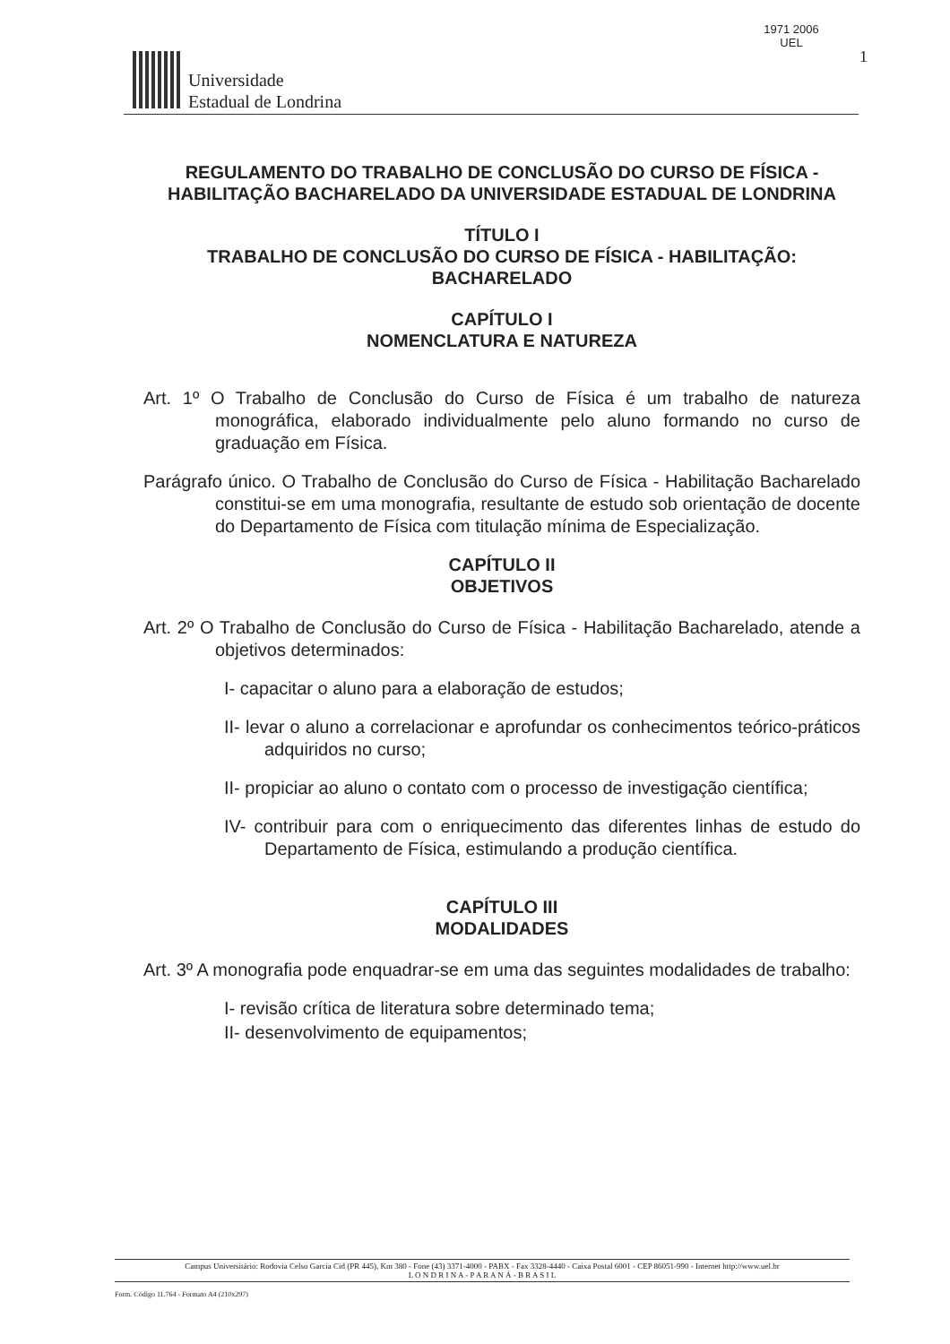Universidade
Estadual de Londrina
1971 2006
UEL
1
REGULAMENTO DO TRABALHO DE CONCLUSÃO DO CURSO DE FÍSICA - HABILITAÇÃO BACHARELADO DA UNIVERSIDADE ESTADUAL DE LONDRINA
TÍTULO I
TRABALHO DE CONCLUSÃO DO CURSO DE FÍSICA - HABILITAÇÃO: BACHARELADO
CAPÍTULO I
NOMENCLATURA E NATUREZA
Art. 1º O Trabalho de Conclusão do Curso de Física é um trabalho de natureza monográfica, elaborado individualmente pelo aluno formando no curso de graduação em Física.
Parágrafo único. O Trabalho de Conclusão do Curso de Física - Habilitação Bacharelado constitui-se em uma monografia, resultante de estudo sob orientação de docente do Departamento de Física com titulação mínima de Especialização.
CAPÍTULO II
OBJETIVOS
Art. 2º O Trabalho de Conclusão do Curso de Física - Habilitação Bacharelado, atende a objetivos determinados:
I- capacitar o aluno para a elaboração de estudos;
II- levar o aluno a correlacionar e aprofundar os conhecimentos teórico-práticos adquiridos no curso;
II- propiciar ao aluno o contato com o processo de investigação científica;
IV- contribuir para com o enriquecimento das diferentes linhas de estudo do Departamento de Física, estimulando a produção científica.
CAPÍTULO III
MODALIDADES
Art. 3º A monografia pode enquadrar-se em uma das seguintes modalidades de trabalho:
I- revisão crítica de literatura sobre determinado tema;
II- desenvolvimento de equipamentos;
Campus Universitário: Rodovia Celso Garcia Cid (PR 445), Km 380 - Fone (43) 3371-4000 - PABX - Fax 3328-4440 - Caixa Postal 6001 - CEP 86051-990 - Internet http://www.uel.br
L O N D R I N A - P A R A N Á - B R A S I L
Form. Código 11.764 - Formato A4 (210x297)